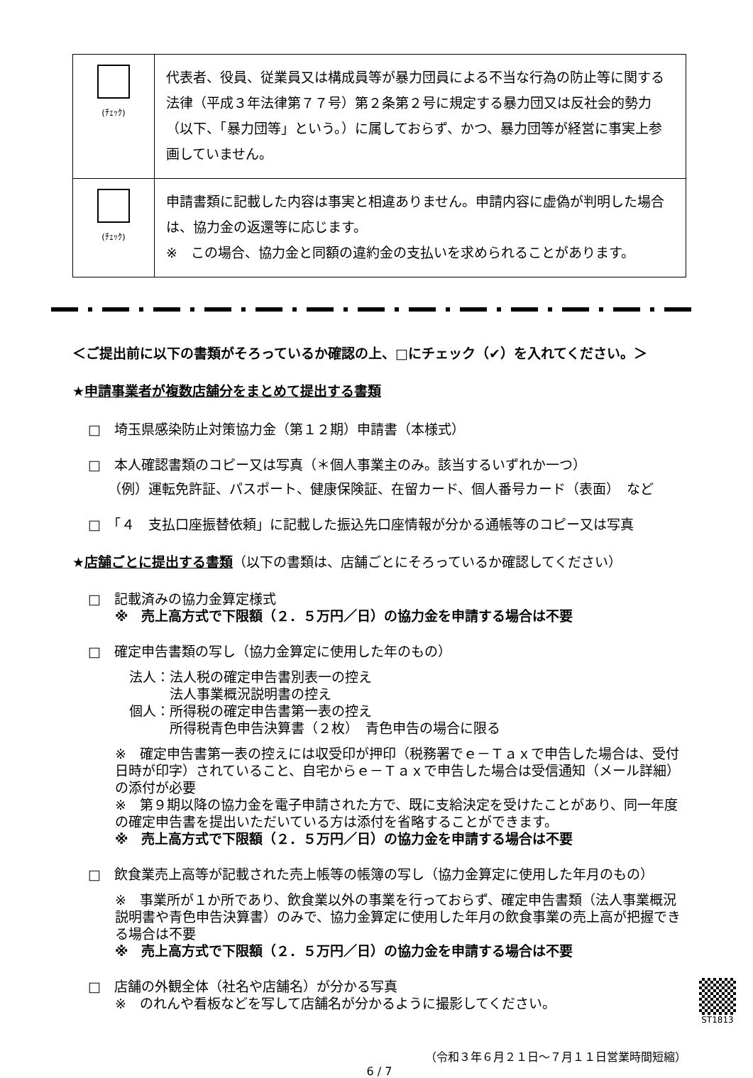| (ﾁｪｯｸ) | 代表者、役員、従業員又は構成員等が暴力団員による不当な行為の防止等に関する法律（平成３年法律第７７号）第２条第２号に規定する暴力団又は反社会的勢力（以下、「暴力団等」という。）に属しておらず、かつ、暴力団等が経営に事実上参画していません。 |
| (ﾁｪｯｸ) | 申請書類に記載した内容は事実と相違ありません。申請内容に虚偽が判明した場合は、協力金の返還等に応じます。 ※ この場合、協力金と同額の違約金の支払いを求められることがあります。 |
＜ご提出前に以下の書類がそろっているか確認の上、□にチェック（✔）を入れてください。＞
★申請事業者が複数店舗分をまとめて提出する書類
□　埼玉県感染防止対策協力金（第１２期）申請書（本様式）
□　本人確認書類のコピー又は写真（＊個人事業主のみ。該当するいずれか一つ）
（例）運転免許証、パスポート、健康保険証、在留カード、個人番号カード（表面）　など
□　「４　支払口座振替依頼」に記載した振込先口座情報が分かる通帳等のコピー又は写真
★店舗ごとに提出する書類（以下の書類は、店舗ごとにそろっているか確認してください）
□　記載済みの協力金算定様式
※　売上高方式で下限額（２．５万円／日）の協力金を申請する場合は不要
□　確定申告書類の写し（協力金算定に使用した年のもの）
法人：法人税の確定申告書別表一の控え
　　　法人事業概況説明書の控え
個人：所得税の確定申告書第一表の控え
　　　所得税青色申告決算書（２枚）　青色申告の場合に限る
※　確定申告書第一表の控えには収受印が押印（税務署でｅ－Ｔａｘで申告した場合は、受付日時が印字）されていること、自宅からｅ－Ｔａｘで申告した場合は受信通知（メール詳細）の添付が必要
※　第９期以降の協力金を電子申請された方で、既に支給決定を受けたことがあり、同一年度の確定申告書を提出いただいている方は添付を省略することができます。
※　売上高方式で下限額（２．５万円／日）の協力金を申請する場合は不要
□　飲食業売上高等が記載された売上帳等の帳簿の写し（協力金算定に使用した年月のもの）
※　事業所が１か所であり、飲食業以外の事業を行っておらず、確定申告書類（法人事業概況説明書や青色申告決算書）のみで、協力金算定に使用した年月の飲食事業の売上高が把握できる場合は不要
※　売上高方式で下限額（２．５万円／日）の協力金を申請する場合は不要
ST1813
□　店舗の外観全体（社名や店舗名）が分かる写真
※　のれんや看板などを写して店舗名が分かるように撮影してください。
（令和３年６月２１日～７月１１日営業時間短縮）
6 / 7